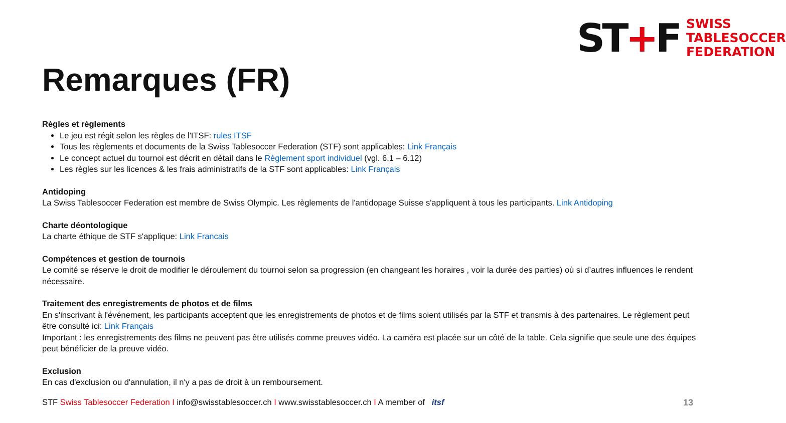ST+F
SWISS
TABLESOCCER
FEDERATION
Remarques (FR)
Règles et règlements
Le jeu est régit selon les règles de l'ITSF: rules ITSF
Tous les règlements et documents de la Swiss Tablesoccer Federation (STF) sont applicables: Link Français
Le concept actuel du tournoi est décrit en détail dans le Règlement sport individuel (vgl. 6.1 – 6.12)
Les règles sur les licences & les frais administratifs de la STF sont applicables: Link Français
Antidoping
La Swiss Tablesoccer Federation est membre de Swiss Olympic. Les règlements de l'antidopage Suisse s'appliquent à tous les participants. Link Antidoping
Charte déontologique
La charte éthique de STF s'applique: Link Francais
Compétences et gestion de tournois
Le comité se réserve le droit de modifier le déroulement du tournoi selon sa progression (en changeant les horaires , voir la durée des parties) où si d’autres influences le rendent nécessaire.
Traitement des enregistrements de photos et de films
En s'inscrivant à l'événement, les participants acceptent que les enregistrements de photos et de films soient utilisés par la STF et transmis à des partenaires. Le règlement peut être consulté ici: Link Français
Important : les enregistrements des films ne peuvent pas être utilisés comme preuves vidéo. La caméra est placée sur un côté de la table. Cela signifie que seule une des équipes peut bénéficier de la preuve vidéo.
Exclusion
En cas d'exclusion ou d'annulation, il n'y a pas de droit à un remboursement.
STF Swiss Tablesoccer Federation I info@swisstablesoccer.ch I www.swisstablesoccer.ch I A member of itsf
13